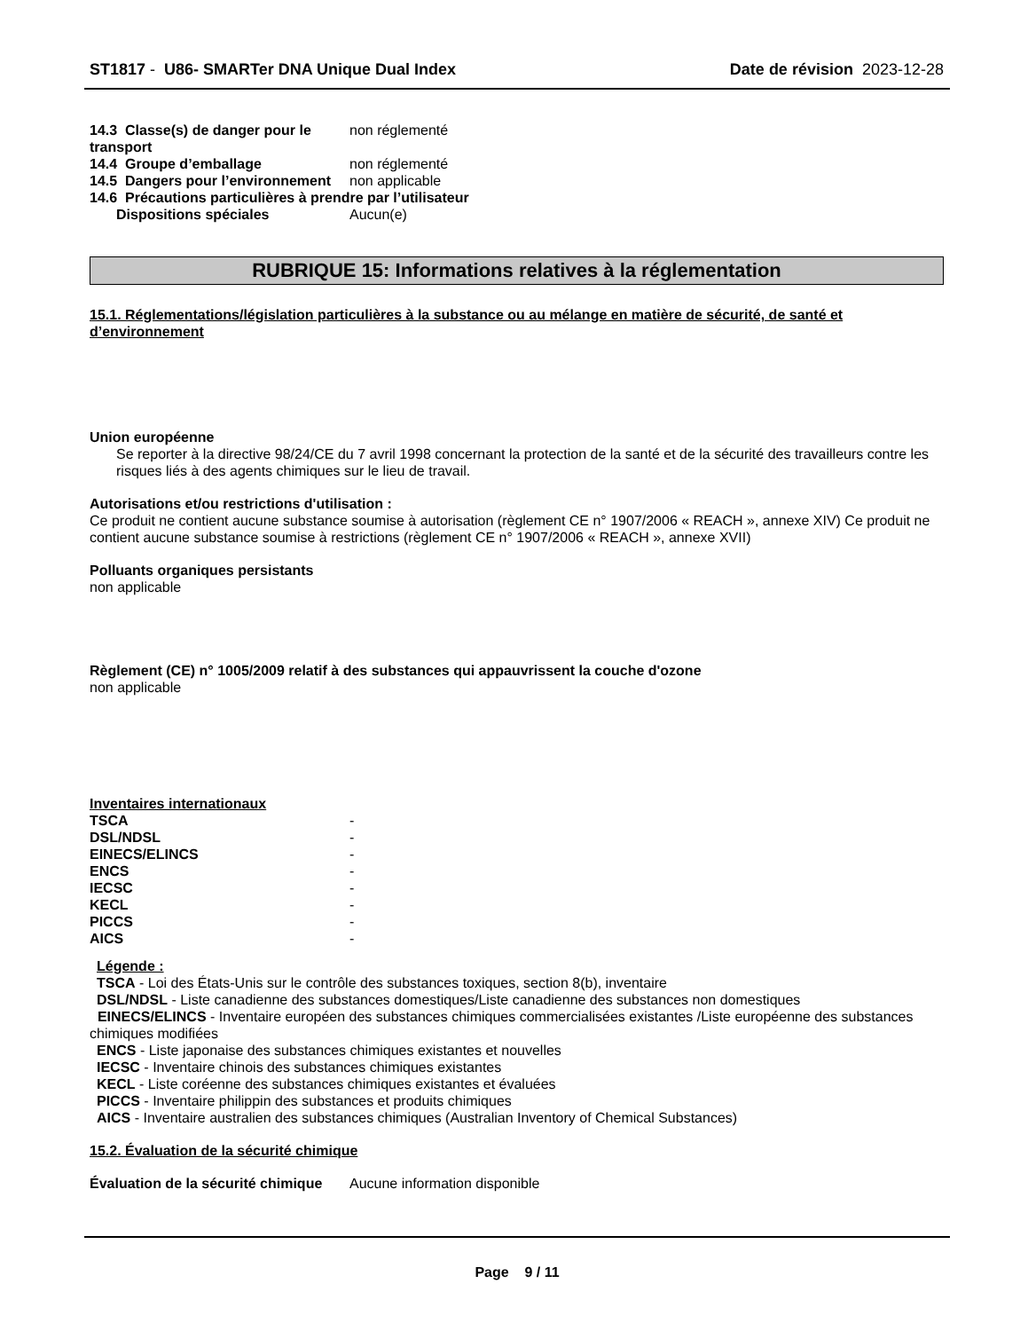ST1817 - U86- SMARTer DNA Unique Dual Index
Date de révision 2023-12-28
14.3 Classe(s) de danger pour le transport
non réglementé
14.4 Groupe d’emballage non réglementé
14.5 Dangers pour l’environnement
non applicable
14.6 Précautions particulières à prendre par l’utilisateur
Dispositions spéciales Aucun(e)
RUBRIQUE 15: Informations relatives à la réglementation
15.1. Réglementations/législation particulières à la substance ou au mélange en matière de sécurité, de santé et d’environnement
Union européenne
Se reporter à la directive 98/24/CE du 7 avril 1998 concernant la protection de la santé et de la sécurité des travailleurs contre les risques liés à des agents chimiques sur le lieu de travail.
Autorisations et/ou restrictions d'utilisation :
Ce produit ne contient aucune substance soumise à autorisation (règlement CE n° 1907/2006 « REACH », annexe XIV) Ce produit ne contient aucune substance soumise à restrictions (règlement CE n° 1907/2006 « REACH », annexe XVII)
Polluants organiques persistants
non applicable
Règlement (CE) n° 1005/2009 relatif à des substances qui appauvrissent la couche d'ozone
non applicable
Inventaires internationaux
TSCA -
DSL/NDSL -
EINECS/ELINCS -
ENCS -
IECSC -
KECL -
PICCS -
AICS -
Légende :
TSCA - Loi des États-Unis sur le contrôle des substances toxiques, section 8(b), inventaire
DSL/NDSL - Liste canadienne des substances domestiques/Liste canadienne des substances non domestiques
EINECS/ELINCS - Inventaire européen des substances chimiques commercialisées existantes /Liste européenne des substances chimiques modifiées
ENCS - Liste japonaise des substances chimiques existantes et nouvelles
IECSC - Inventaire chinois des substances chimiques existantes
KECL - Liste coréenne des substances chimiques existantes et évaluées
PICCS - Inventaire philippin des substances et produits chimiques
AICS - Inventaire australien des substances chimiques (Australian Inventory of Chemical Substances)
15.2. Évaluation de la sécurité chimique
Évaluation de la sécurité chimique
Aucune information disponible
Page 9 / 11